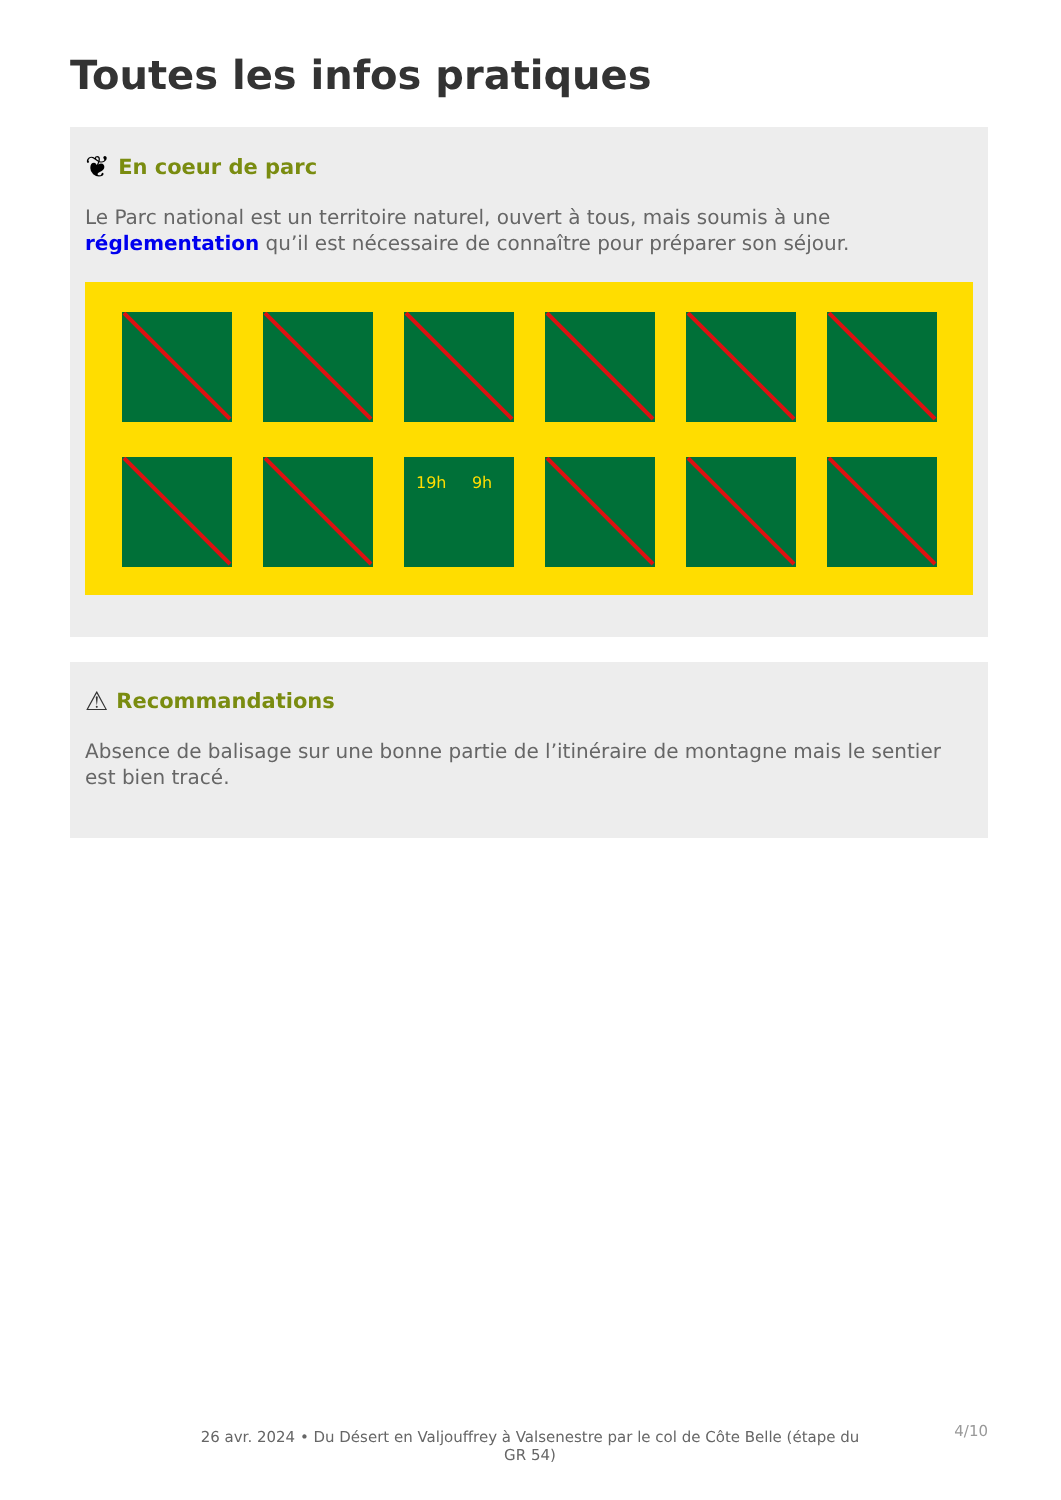Toutes les infos pratiques
❦ En coeur de parc
Le Parc national est un territoire naturel, ouvert à tous, mais soumis à une réglementation qu’il est nécessaire de connaître pour préparer son séjour.
19h 9h
⚠ Recommandations
Absence de balisage sur une bonne partie de l’itinéraire de montagne mais le sentier est bien tracé.
26 avr. 2024 • Du Désert en Valjouffrey à Valsenestre par le col de Côte Belle (étape du GR 54)
4/10